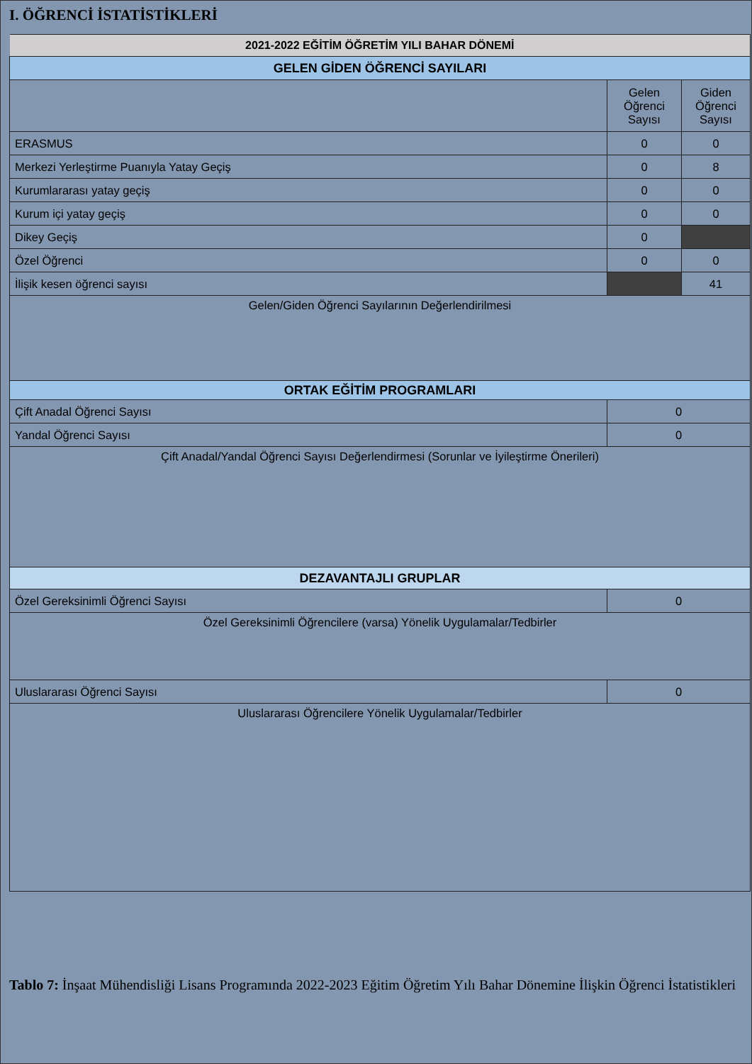I. ÖĞRENCİ İSTATİSTİKLERİ
| 2021-2022 EĞİTİM ÖĞRETİM YILI BAHAR DÖNEMİ | | |
| GELEN GİDEN ÖĞRENCİ SAYILARI | | |
| | Gelen Öğrenci Sayısı | Giden Öğrenci Sayısı |
| ERASMUS | 0 | 0 |
| Merkezi Yerleştirme Puanıyla Yatay Geçiş | 0 | 8 |
| Kurumlararası yatay geçiş | 0 | 0 |
| Kurum içi yatay geçiş | 0 | 0 |
| Dikey Geçiş | 0 | |
| Özel Öğrenci | 0 | 0 |
| İlişik kesen öğrenci sayısı | | 41 |
| Gelen/Giden Öğrenci Sayılarının Değerlendirilmesi | | |
| ORTAK EĞİTİM PROGRAMLARI | | |
| Çift Anadal Öğrenci Sayısı | 0 | |
| Yandal Öğrenci Sayısı | 0 | |
| Çift Anadal/Yandal Öğrenci Sayısı Değerlendirmesi (Sorunlar ve İyileştirme Önerileri) | | |
| DEZAVANTAJLI GRUPLAR | | |
| Özel Gereksinimli Öğrenci Sayısı | 0 | |
| Özel Gereksinimli Öğrencilere (varsa) Yönelik Uygulamalar/Tedbirler | | |
| Uluslararası Öğrenci Sayısı | 0 | |
| Uluslararası Öğrencilere Yönelik Uygulamalar/Tedbirler | | |
Tablo 7: İnşaat Mühendisliği Lisans Programında 2022-2023 Eğitim Öğretim Yılı Bahar Dönemine İlişkin Öğrenci İstatistikleri